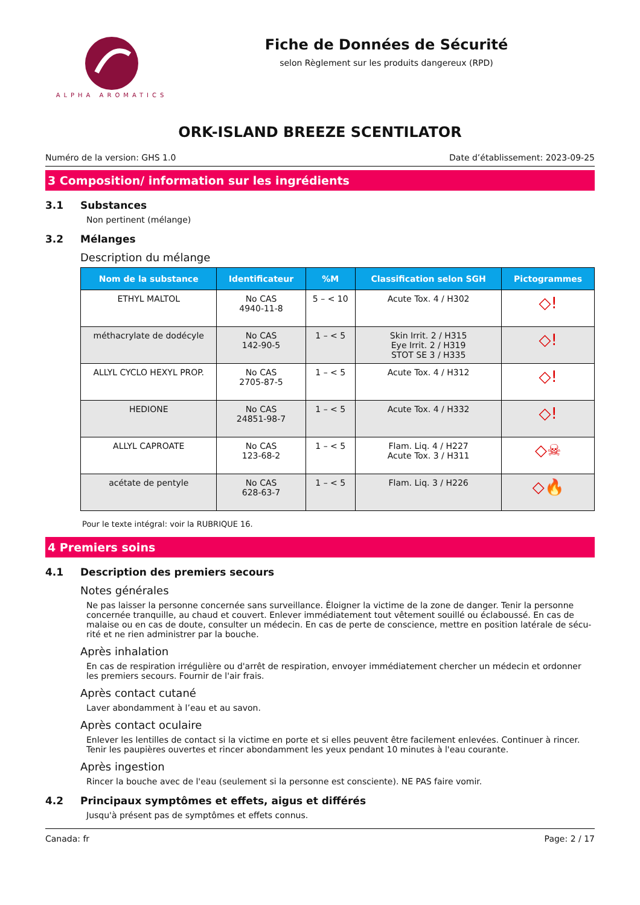ALPHA AROMATICS
Fiche de Données de Sécurité
selon Règlement sur les produits dangereux (RPD)
ORK-ISLAND BREEZE SCENTILATOR
Numéro de la version: GHS 1.0 Date d’établissement: 2023-09-25
3 Composition/ information sur les ingrédients
3.1 Substances
Non pertinent (mélange)
3.2 Mélanges
Description du mélange
| Nom de la substance | Identificateur | %M | Classification selon SGH | Pictogrammes |
| --- | --- | --- | --- | --- |
| ETHYL MALTOL | No CAS 4940-11-8 | 5 – < 10 | Acute Tox. 4 / H302 | ◇! |
| méthacrylate de dodécyle | No CAS 142-90-5 | 1 – < 5 | Skin Irrit. 2 / H315 Eye Irrit. 2 / H319 STOT SE 3 / H335 | ◇! |
| ALLYL CYCLO HEXYL PROP. | No CAS 2705-87-5 | 1 – < 5 | Acute Tox. 4 / H312 | ◇! |
| HEDIONE | No CAS 24851-98-7 | 1 – < 5 | Acute Tox. 4 / H332 | ◇! |
| ALLYL CAPROATE | No CAS 123-68-2 | 1 – < 5 | Flam. Liq. 4 / H227 Acute Tox. 3 / H311 | ◇☠ |
| acétate de pentyle | No CAS 628-63-7 | 1 – < 5 | Flam. Liq. 3 / H226 | ◇🔥 |
Pour le texte intégral: voir la RUBRIQUE 16.
4 Premiers soins
4.1 Description des premiers secours
Notes générales
Ne pas laisser la personne concernée sans surveillance. Éloigner la victime de la zone de danger. Tenir la personne concernée tranquille, au chaud et couvert. Enlever immédiatement tout vêtement souillé ou éclaboussé. En cas de malaise ou en cas de doute, consulter un médecin. En cas de perte de conscience, mettre en position latérale de sécu-rité et ne rien administrer par la bouche.
Après inhalation
En cas de respiration irrégulière ou d'arrêt de respiration, envoyer immédiatement chercher un médecin et ordonner les premiers secours. Fournir de l'air frais.
Après contact cutané
Laver abondamment à l’eau et au savon.
Après contact oculaire
Enlever les lentilles de contact si la victime en porte et si elles peuvent être facilement enlevées. Continuer à rincer. Tenir les paupières ouvertes et rincer abondamment les yeux pendant 10 minutes à l'eau courante.
Après ingestion
Rincer la bouche avec de l'eau (seulement si la personne est consciente). NE PAS faire vomir.
4.2 Principaux symptômes et effets, aigus et différés
Jusqu'à présent pas de symptômes et effets connus.
Canada: fr Page: 2 / 17